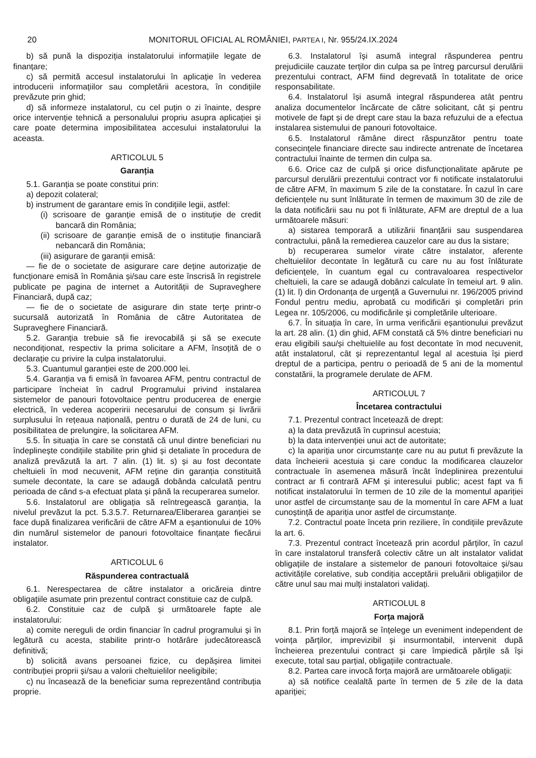20 MONITORUL OFICIAL AL ROMÂNIEI, PARTEA I, Nr. 955/24.IX.2024
b) să pună la dispoziția instalatorului informațiile legate de finanțare;
c) să permită accesul instalatorului în aplicație în vederea introducerii informațiilor sau completării acestora, în condițiile prevăzute prin ghid;
d) să informeze instalatorul, cu cel puțin o zi înainte, despre orice intervenție tehnică a personalului propriu asupra aplicației și care poate determina imposibilitatea accesului instalatorului la aceasta.
ARTICOLUL 5
Garanția
5.1. Garanția se poate constitui prin:
a) depozit colateral;
b) instrument de garantare emis în condițiile legii, astfel:
(i) scrisoare de garanție emisă de o instituție de credit bancară din România;
(ii) scrisoare de garanție emisă de o instituție financiară nebancară din România;
(iii) asigurare de garanții emisă:
— fie de o societate de asigurare care deține autorizație de funcționare emisă în România și/sau care este înscrisă în registrele publicate pe pagina de internet a Autorității de Supraveghere Financiară, după caz;
— fie de o societate de asigurare din state terțe printr-o sucursală autorizată în România de către Autoritatea de Supraveghere Financiară.
5.2. Garanția trebuie să fie irevocabilă și să se execute necondiționat, respectiv la prima solicitare a AFM, însoțită de o declarație cu privire la culpa instalatorului.
5.3. Cuantumul garanției este de 200.000 lei.
5.4. Garanția va fi emisă în favoarea AFM, pentru contractul de participare încheiat în cadrul Programului privind instalarea sistemelor de panouri fotovoltaice pentru producerea de energie electrică, în vederea acoperirii necesarului de consum și livrării surplusului în rețeaua națională, pentru o durată de 24 de luni, cu posibilitatea de prelungire, la solicitarea AFM.
5.5. În situația în care se constată că unul dintre beneficiari nu îndeplinește condițiile stabilite prin ghid și detaliate în procedura de analiză prevăzută la art. 7 alin. (1) lit. s) și au fost decontate cheltuieli în mod necuvenit, AFM reține din garanția constituită sumele decontate, la care se adaugă dobânda calculată pentru perioada de când s-a efectuat plata și până la recuperarea sumelor.
5.6. Instalatorul are obligația să reîntregească garanția, la nivelul prevăzut la pct. 5.3.5.7. Returnarea/Eliberarea garanției se face după finalizarea verificării de către AFM a eșantionului de 10% din numărul sistemelor de panouri fotovoltaice finanțate fiecărui instalator.
ARTICOLUL 6
Răspunderea contractuală
6.1. Nerespectarea de către instalator a oricăreia dintre obligațiile asumate prin prezentul contract constituie caz de culpă.
6.2. Constituie caz de culpă și următoarele fapte ale instalatorului:
a) comite nereguli de ordin financiar în cadrul programului și în legătură cu acesta, stabilite printr-o hotărâre judecătorească definitivă;
b) solicită avans persoanei fizice, cu depășirea limitei contribuției proprii și/sau a valorii cheltuielilor neeligibile;
c) nu încasează de la beneficiar suma reprezentând contribuția proprie.
6.3. Instalatorul își asumă integral răspunderea pentru prejudiciile cauzate terților din culpa sa pe întreg parcursul derulării prezentului contract, AFM fiind degrevată în totalitate de orice responsabilitate.
6.4. Instalatorul își asumă integral răspunderea atât pentru analiza documentelor încărcate de către solicitant, cât și pentru motivele de fapt și de drept care stau la baza refuzului de a efectua instalarea sistemului de panouri fotovoltaice.
6.5. Instalatorul rămâne direct răspunzător pentru toate consecințele financiare directe sau indirecte antrenate de încetarea contractului înainte de termen din culpa sa.
6.6. Orice caz de culpă și orice disfuncționalitate apărute pe parcursul derulării prezentului contract vor fi notificate instalatorului de către AFM, în maximum 5 zile de la constatare. În cazul în care deficiențele nu sunt înlăturate în termen de maximum 30 de zile de la data notificării sau nu pot fi înlăturate, AFM are dreptul de a lua următoarele măsuri:
a) sistarea temporară a utilizării finanțării sau suspendarea contractului, până la remedierea cauzelor care au dus la sistare;
b) recuperarea sumelor virate către instalator, aferente cheltuielilor decontate în legătură cu care nu au fost înlăturate deficiențele, în cuantum egal cu contravaloarea respectivelor cheltuieli, la care se adaugă dobânzi calculate în temeiul art. 9 alin. (1) lit. l) din Ordonanța de urgență a Guvernului nr. 196/2005 privind Fondul pentru mediu, aprobată cu modificări și completări prin Legea nr. 105/2006, cu modificările și completările ulterioare.
6.7. În situația în care, în urma verificării eșantionului prevăzut la art. 28 alin. (1) din ghid, AFM constată că 5% dintre beneficiari nu erau eligibili sau/și cheltuielile au fost decontate în mod necuvenit, atât instalatorul, cât și reprezentantul legal al acestuia își pierd dreptul de a participa, pentru o perioadă de 5 ani de la momentul constatării, la programele derulate de AFM.
ARTICOLUL 7
Încetarea contractului
7.1. Prezentul contract încetează de drept:
a) la data prevăzută în cuprinsul acestuia;
b) la data intervenției unui act de autoritate;
c) la apariția unor circumstanțe care nu au putut fi prevăzute la data încheierii acestuia și care conduc la modificarea clauzelor contractuale în asemenea măsură încât îndeplinirea prezentului contract ar fi contrară AFM și interesului public; acest fapt va fi notificat instalatorului în termen de 10 zile de la momentul apariției unor astfel de circumstanțe sau de la momentul în care AFM a luat cunoștință de apariția unor astfel de circumstanțe.
7.2. Contractul poate înceta prin reziliere, în condițiile prevăzute la art. 6.
7.3. Prezentul contract încetează prin acordul părților, în cazul în care instalatorul transferă colectiv către un alt instalator validat obligațiile de instalare a sistemelor de panouri fotovoltaice și/sau activitățile corelative, sub condiția acceptării preluării obligațiilor de către unul sau mai mulți instalatori validați.
ARTICOLUL 8
Forța majoră
8.1. Prin forță majoră se înțelege un eveniment independent de voința părților, imprevizibil și insurmontabil, intervenit după încheierea prezentului contract și care împiedică părțile să își execute, total sau parțial, obligațiile contractuale.
8.2. Partea care invocă forța majoră are următoarele obligații:
a) să notifice cealaltă parte în termen de 5 zile de la data apariției;